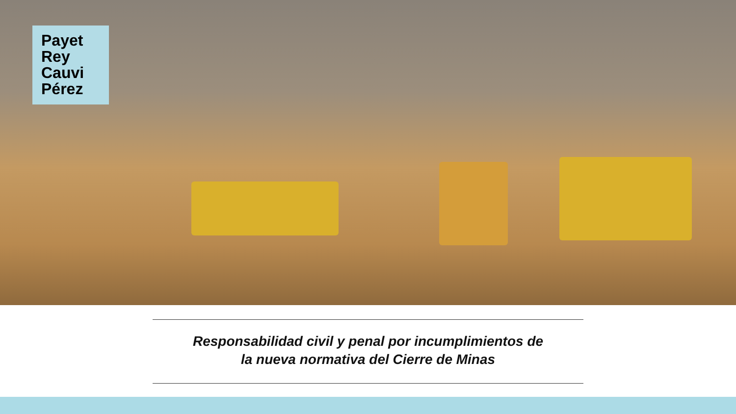Payet
Rey
Cauvi
Pérez
Responsabilidad civil y penal por incumplimientos de
la nueva normativa del Cierre de Minas